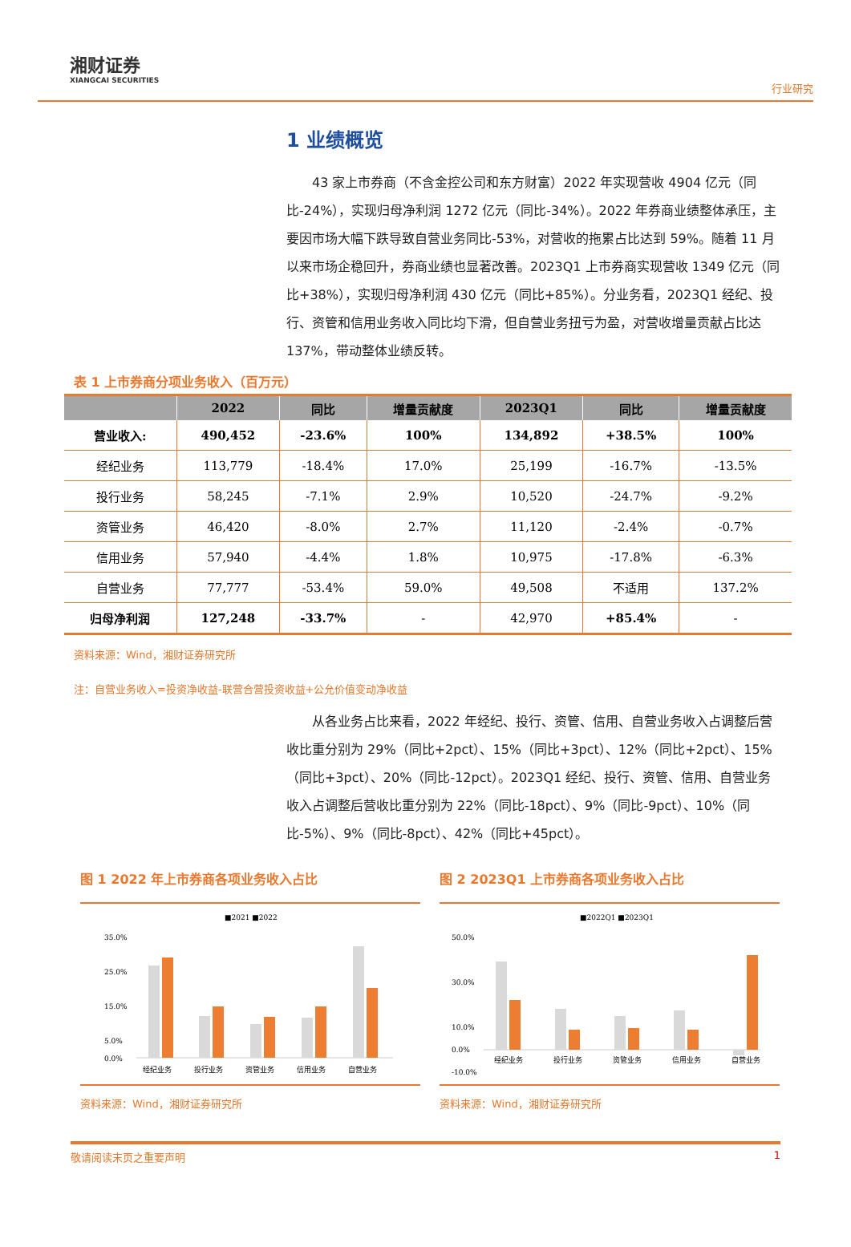湘财证券
XIANGCAI SECURITIES
行业研究
1 业绩概览
43 家上市券商（不含金控公司和东方财富）2022 年实现营收 4904 亿元（同比-24%），实现归母净利润 1272 亿元（同比-34%）。2022 年券商业绩整体承压，主要因市场大幅下跌导致自营业务同比-53%，对营收的拖累占比达到 59%。随着 11 月以来市场企稳回升，券商业绩也显著改善。2023Q1 上市券商实现营收 1349 亿元（同比+38%），实现归母净利润 430 亿元（同比+85%）。分业务看，2023Q1 经纪、投行、资管和信用业务收入同比均下滑，但自营业务扭亏为盈，对营收增量贡献占比达 137%，带动整体业绩反转。
表 1 上市券商分项业务收入（百万元）
| | 2022 | 同比 | 增量贡献度 | 2023Q1 | 同比 | 增量贡献度 |
| --- | --- | --- | --- | --- | --- | --- |
| 营业收入: | 490,452 | -23.6% | 100% | 134,892 | +38.5% | 100% |
| 经纪业务 | 113,779 | -18.4% | 17.0% | 25,199 | -16.7% | -13.5% |
| 投行业务 | 58,245 | -7.1% | 2.9% | 10,520 | -24.7% | -9.2% |
| 资管业务 | 46,420 | -8.0% | 2.7% | 11,120 | -2.4% | -0.7% |
| 信用业务 | 57,940 | -4.4% | 1.8% | 10,975 | -17.8% | -6.3% |
| 自营业务 | 77,777 | -53.4% | 59.0% | 49,508 | 不适用 | 137.2% |
| 归母净利润 | 127,248 | -33.7% | - | 42,970 | +85.4% | - |
资料来源：Wind，湘财证券研究所
注：自营业务收入=投资净收益-联营合营投资收益+公允价值变动净收益
从各业务占比来看，2022 年经纪、投行、资管、信用、自营业务收入占调整后营收比重分别为 29%（同比+2pct）、15%（同比+3pct）、12%（同比+2pct）、15%（同比+3pct）、20%（同比-12pct）。2023Q1 经纪、投行、资管、信用、自营业务收入占调整后营收比重分别为 22%（同比-18pct）、9%（同比-9pct）、10%（同比-5%）、9%（同比-8pct）、42%（同比+45pct）。
图 1 2022 年上市券商各项业务收入占比
■2021 ■2022
35.0%
25.0%
15.0%
5.0%
0.0%
经纪业务
投行业务
资管业务
信用业务
自营业务
资料来源：Wind，湘财证券研究所
图 2 2023Q1 上市券商各项业务收入占比
■2022Q1 ■2023Q1
50.0%
30.0%
10.0%
0.0%
-10.0%
经纪业务
投行业务
资管业务
信用业务
自营业务
资料来源：Wind，湘财证券研究所
敬请阅读末页之重要声明 1